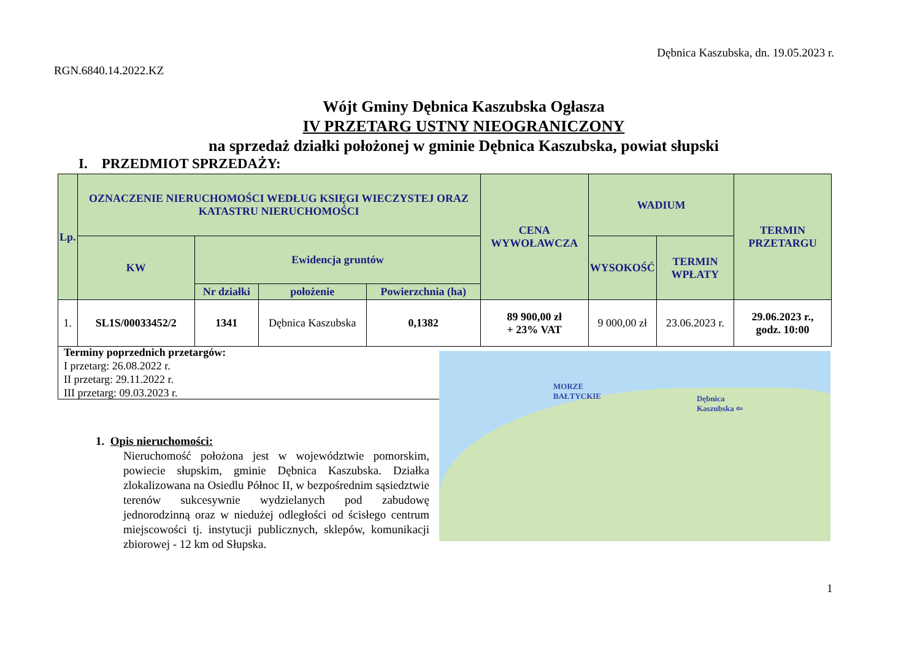Dębnica Kaszubska, dn. 19.05.2023 r.
RGN.6840.14.2022.KZ
Wójt Gminy Dębnica Kaszubska Ogłasza
IV PRZETARG USTNY NIEOGRANICZONY
na sprzedaż działki położonej w gminie Dębnica Kaszubska, powiat słupski
I. PRZEDMIOT SPRZEDAŻY:
| Lp. | OZNACZENIE NIERUCHOMOŚCI WEDŁUG KSIĘGI WIECZYSTEJ ORAZ KATASTRU NIERUCHOMOŚCI | | | | CENA WYWOŁAWCZA | WADIUM | | TERMIN PRZETARGU |
| --- | --- | --- | --- | --- | --- | --- | --- | --- |
| | KW | Ewidencja gruntów | | | | WYSOKOŚĆ | TERMIN WPŁATY | |
| | | Nr działki | położenie | Powierzchnia (ha) | | | | |
| 1. | SL1S/00033452/2 | 1341 | Dębnica Kaszubska | 0,1382 | 89 900,00 zł + 23% VAT | 9 000,00 zł | 23.06.2023 r. | 29.06.2023 r., godz. 10:00 |
Terminy poprzednich przetargów:
I przetarg: 26.08.2022 r.
II przetarg: 29.11.2022 r.
III przetarg: 09.03.2023 r.
MORZE
BAŁTYCKIE Dębnica
Kaszubska ⇦
1. Opis nieruchomości:
Nieruchomość położona jest w województwie pomorskim, powiecie słupskim, gminie Dębnica Kaszubska. Działka zlokalizowana na Osiedlu Północ II, w bezpośrednim sąsiedztwie terenów sukcesywnie wydzielanych pod zabudowę jednorodzinną oraz w niedużej odległości od ścisłego centrum miejscowości tj. instytucji publicznych, sklepów, komunikacji zbiorowej - 12 km od Słupska.
1